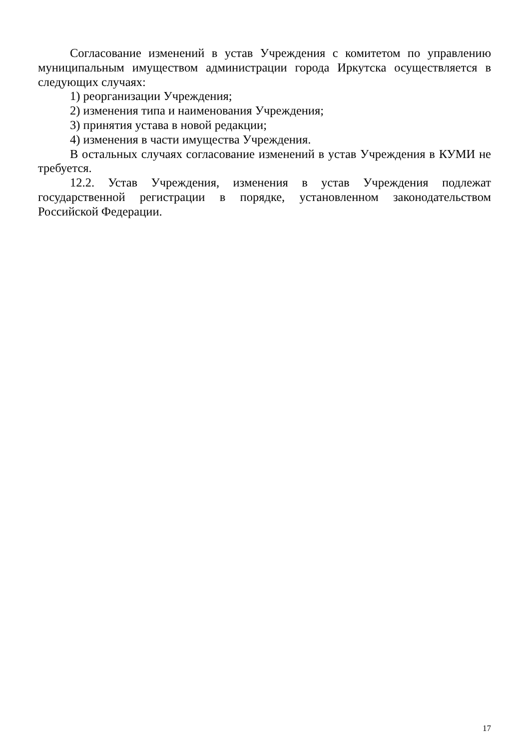Согласование изменений в устав Учреждения с комитетом по управлению муниципальным имуществом администрации города Иркутска осуществляется в следующих случаях:
1) реорганизации Учреждения;
2) изменения типа и наименования Учреждения;
3) принятия устава в новой редакции;
4) изменения в части имущества Учреждения.
В остальных случаях согласование изменений в устав Учреждения в КУМИ не требуется.
12.2. Устав Учреждения, изменения в устав Учреждения подлежат государственной регистрации в порядке, установленном законодательством Российской Федерации.
17